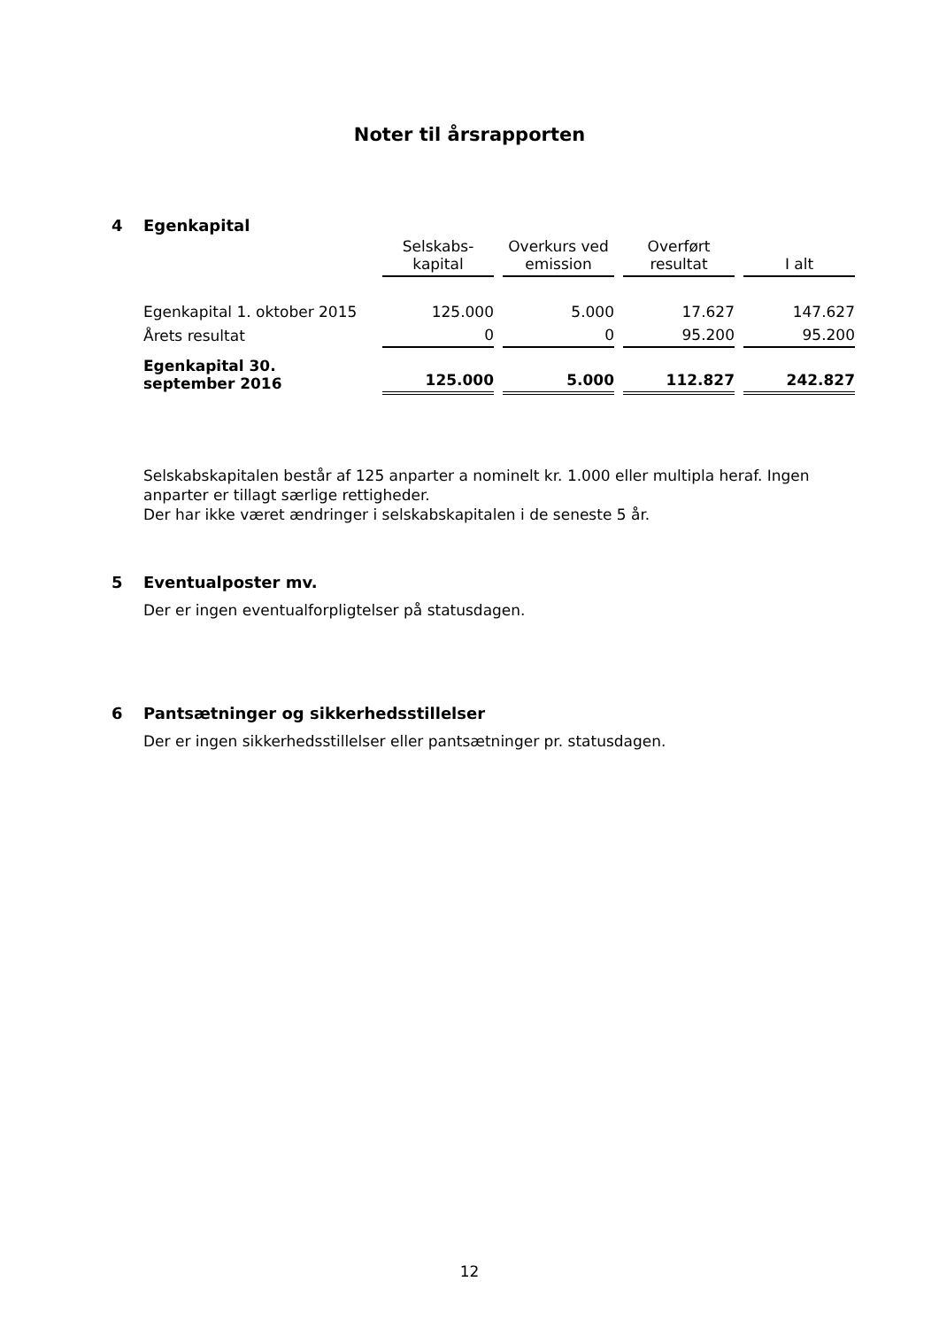Noter til årsrapporten
4 Egenkapital
| | Selskabs- kapital | Overkurs ved emission | Overført resultat | I alt |
| --- | --- | --- | --- | --- |
| Egenkapital 1. oktober 2015 | 125.000 | 5.000 | 17.627 | 147.627 |
| Årets resultat | 0 | 0 | 95.200 | 95.200 |
| Egenkapital 30. september 2016 | 125.000 | 5.000 | 112.827 | 242.827 |
Selskabskapitalen består af 125 anparter a nominelt kr. 1.000 eller multipla heraf. Ingen anparter er tillagt særlige rettigheder.
Der har ikke været ændringer i selskabskapitalen i de seneste 5 år.
5 Eventualposter mv.
Der er ingen eventualforpligtelser på statusdagen.
6 Pantsætninger og sikkerhedsstillelser
Der er ingen sikkerhedsstillelser eller pantsætninger pr. statusdagen.
12